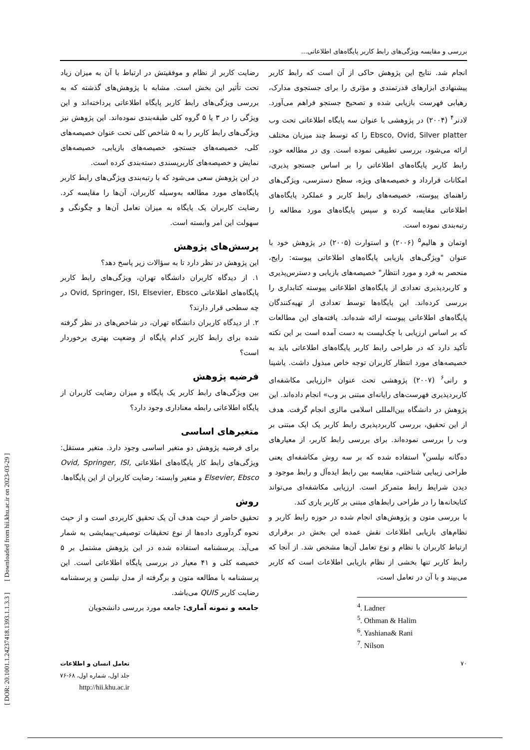بررسی و مقایسه ویژگی‌های رابط کاربر پایگاه‌های اطلاعاتی...
انجام شد. نتایج این پژوهش حاکی از آن است که رابط کاربر پیشنهادی ابزارهای قدرتمندی و مؤثری را برای جستجوی مدارک، رهیابی فهرست بازیابی شده و تصحیح جستجو فراهم می‌آورد. لادنر<sup>۴</sup> (۲۰۰۴) در پژوهشی با عنوان سه پایگاه اطلاعاتی تحت وب Ebsco, Ovid, Silver platter را که توسط چند میزبان مختلف ارائه می‌شود، بررسی تطبیقی نموده است. وی در مطالعه خود، رابط کاربر پایگاه‌های اطلاعاتی را بر اساس جستجو پذیری، امکانات قرارداد و خصیصه‌های ویژه، سطح دسترسی، ویژگی‌های راهنمای پیوسته، خصیصه‌های رابط کاربر و عملکرد پایگاه‌های اطلاعاتی مقایسه کرده و سپس پایگاه‌های مورد مطالعه را رتبه‌بندی نموده است.
اوتمان و هالیم<sup>۵</sup> (۲۰۰۶) و استوارت (۲۰۰۵) در پژوهش خود با عنوان "ویژگی‌های بازیابی پایگاه‌های اطلاعاتی پیوسته: رایج، منحصر به فرد و مورد انتظار" خصیصه‌های بازیابی و دسترس‌پذیری و کاربردپذیری تعدادی از پایگاه‌های اطلاعاتی پیوسته کتابداری را بررسی کرده‌اند. این پایگاه‌ها توسط تعدادی از تهیه‌کنندگان پایگاه‌های اطلاعاتی پیوسته ارائه شده‌اند. یافته‌های این مطالعات که بر اساس ارزیابی با چک‌لیست به دست آمده است بر این نکته تأکید دارد که در طراحی رابط کاربر پایگاه‌های اطلاعاتی باید به خصیصه‌های مورد انتظار کاربران توجه خاص مبذول داشت. یاشینا و رانی<sup>۶</sup> (۲۰۰۷) پژوهشی تحت عنوان «ارزیابی مکاشفه‌ای کاربردپذیری فهرست‌های رایانه‌ای مبتنی بر وب» انجام داده‌اند. این پژوهش در دانشگاه بین‌المللی اسلامی مالزی انجام گرفت. هدف از این تحقیق، بررسی کاربردپذیری رابط کاربر یک اپک مبتنی بر وب را بررسی نموده‌اند. برای بررسی رابط کاربر، از معیارهای ده‌گانه نیلسن<sup>۷</sup> استفاده شده که بر سه روش مکاشفه‌ای یعنی طراحی زیبایی شناختی، مقایسه بین رابط ایده‌آل و رابط موجود و دیدن شرایط رابط متمرکز است. ارزیابی مکاشفه‌ای می‌تواند کتابخانه‌ها را در طراحی رابط‌های مبتنی بر کاربر یاری کند.
با بررسی متون و پژوهش‌های انجام شده در حوزه رابط کاربر و نظام‌های بازیابی اطلاعات نقش عمده این بخش در برقراری ارتباط کاربران با نظام و نوع تعامل آن‌ها مشخص شد. از آنجا که رابط کاربر تنها بخشی از نظام بازیابی اطلاعات است که کاربر می‌بیند و با آن در تعامل است،
<sup>4</sup>. Ladner
<sup>5</sup>. Othman & Halim
<sup>6</sup>. Yashiana& Rani
<sup>7</sup>. Nilson
رضایت کاربر از نظام و موفقیتش در ارتباط با آن به میزان زیاد تحت تأثیر این بخش است. مشابه با پژوهش‌های گذشته که به بررسی ویژگی‌های رابط کاربر پایگاه اطلاعاتی پرداخته‌اند و این ویژگی را در ۳ یا ۵ گروه کلی طبقه‌بندی نموده‌اند. این پژوهش نیز ویژگی‌های رابط کاربر را به ۵ شاخص کلی تحت عنوان خصیصه‌های کلی، خصیصه‌های جستجو، خصیصه‌های بازیابی، خصیصه‌های نمایش و خصیصه‌های کاربرپسندی دسته‌بندی کرده است.
در این پژوهش سعی می‌شود که با رتبه‌بندی ویژگی‌های رابط کاربر پایگاه‌های مورد مطالعه به‌وسیله کاربران، آن‌ها را مقایسه کرد. رضایت کاربران یک پایگاه به میزان تعامل آن‌ها و چگونگی و سهولت این امر وابسته است.
پرسش‌های پژوهش
این پژوهش در نظر دارد تا به سؤالات زیر پاسخ دهد؟
۱. از دیدگاه کاربران دانشگاه تهران، ویژگی‌های رابط کاربر پایگاه‌های اطلاعاتی Ovid, Springer, ISI, Elsevier, Ebsco در چه سطحی قرار دارند؟
۲. از دیدگاه کاربران دانشگاه تهران، در شاخص‌های در نظر گرفته شده برای رابط کاربر کدام پایگاه از وضعیت بهتری برخوردار است؟
فرضیه پژوهش
بین ویژگی‌های رابط کاربر یک پایگاه و میزان رضایت کاربران از پایگاه اطلاعاتی رابطه معناداری وجود دارد؟
متغیرهای اساسی
برای فرضیه پژوهش دو متغیر اساسی وجود دارد. متغیر مستقل: ویژگی‌های رابط کار پایگاه‌های اطلاعاتی Ovid, Springer, ISI, Elsevier, Ebsco و متغیر وابسته: رضایت کاربران از این پایگاه‌ها.
روش
تحقیق حاضر از حیث هدف آن یک تحقیق کاربردی است و از حیث نحوه گردآوری داده‌ها از نوع تحقیقات توصیفی-پیمایشی به شمار می‌آید. پرسشنامه استفاده شده در این پژوهش مشتمل بر ۵ خصیصه کلی و ۴۱ معیار در بررسی پایگاه اطلاعاتی است. این پرسشنامه با مطالعه متون و برگرفته از مدل نیلسن و پرسشنامه رضایت کاربر QUIS می‌باشد.
جامعه و نمونه آماری: جامعه مورد بررسی دانشجویان
۷۰ تعامل انسان و اطلاعات
جلد اول، شماره اول، ۶۸-۷۶
http://hii.khu.ac.ir
[ DOR: 20.1001.1.24237418.1393.1.1.3.3 ] [ Downloaded from hii.khu.ac.ir on 2023-03-29 ]